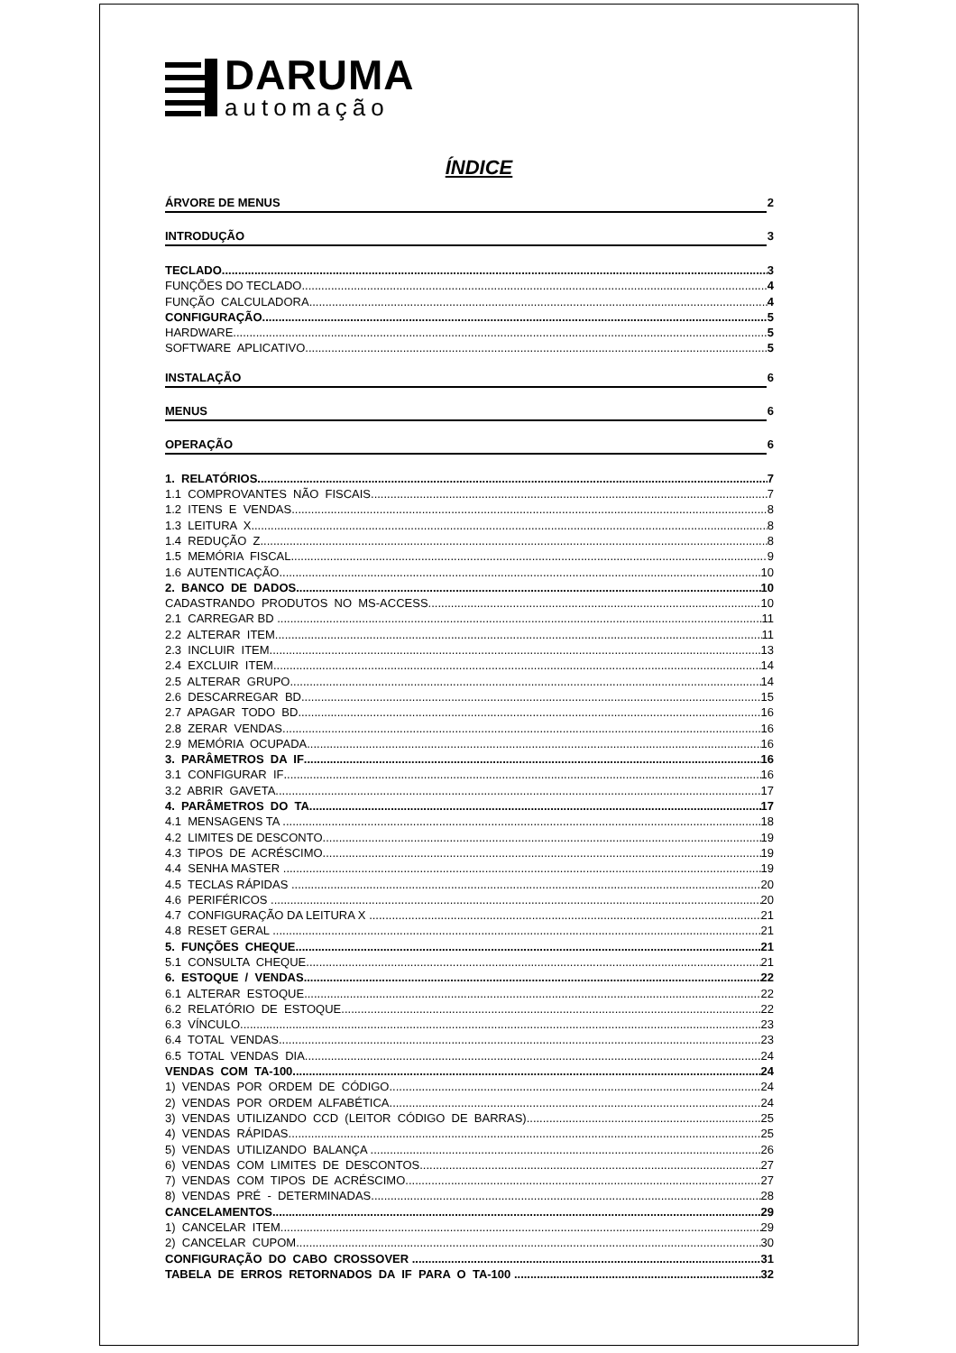DARUMA
automação
ÍNDICE
ÁRVORE DE MENUS 2
INTRODUÇÃO 3
TECLADO 3
FUNÇÕES DO TECLADO 4
FUNÇÃO CALCULADORA 4
CONFIGURAÇÃO 5
HARDWARE 5
SOFTWARE APLICATIVO 5
INSTALAÇÃO 6
MENUS 6
OPERAÇÃO 6
1. RELATÓRIOS 7
1.1 COMPROVANTES NÃO FISCAIS 7
1.2 ITENS E VENDAS 8
1.3 LEITURA X 8
1.4 REDUÇÃO Z 8
1.5 MEMÓRIA FISCAL 9
1.6 AUTENTICAÇÃO 10
2. BANCO DE DADOS 10
CADASTRANDO PRODUTOS NO MS-ACCESS 10
2.1 CARREGAR BD .. 11
2.2 ALTERAR ITEM 11
2.3 INCLUIR ITEM 13
2.4 EXCLUIR ITEM 14
2.5 ALTERAR GRUPO 14
2.6 DESCARREGAR BD 15
2.7 APAGAR TODO BD 16
2.8 ZERAR VENDAS 16
2.9 MEMÓRIA OCUPADA 16
3. PARÂMETROS DA IF 16
3.1 CONFIGURAR IF 16
3.2 ABRIR GAVETA 17
4. PARÂMETROS DO TA 17
4.1 MENSAGENS TA 18
4.2 LIMITES DE DESCONTO 19
4.3 TIPOS DE ACRÉSCIMO 19
4.4 SENHA MASTER 19
4.5 TECLAS RÁPIDAS 20
4.6 PERIFÉRICOS 20
4.7 CONFIGURAÇÃO DA LEITURA X 21
4.8 RESET GERAL 21
5. FUNÇÕES CHEQUE 21
5.1 CONSULTA CHEQUE 21
6. ESTOQUE / VENDAS 22
6.1 ALTERAR ESTOQUE 22
6.2 RELATÓRIO DE ESTOQUE 22
6.3 VÍNCULO 23
6.4 TOTAL VENDAS 23
6.5 TOTAL VENDAS DIA 24
VENDAS COM TA-100 24
1) VENDAS POR ORDEM DE CÓDIGO 24
2) VENDAS POR ORDEM ALFABÉTICA 24
3) VENDAS UTILIZANDO CCD (LEITOR CÓDIGO DE BARRAS) 25
4) VENDAS RÁPIDAS 25
5) VENDAS UTILIZANDO BALANÇA 26
6) VENDAS COM LIMITES DE DESCONTOS 27
7) VENDAS COM TIPOS DE ACRÉSCIMO 27
8) VENDAS PRÉ - DETERMINADAS 28
CANCELAMENTOS 29
1) CANCELAR ITEM 29
2) CANCELAR CUPOM 30
CONFIGURAÇÃO DO CABO CROSSOVER 31
TABELA DE ERROS RETORNADOS DA IF PARA O TA-100 32